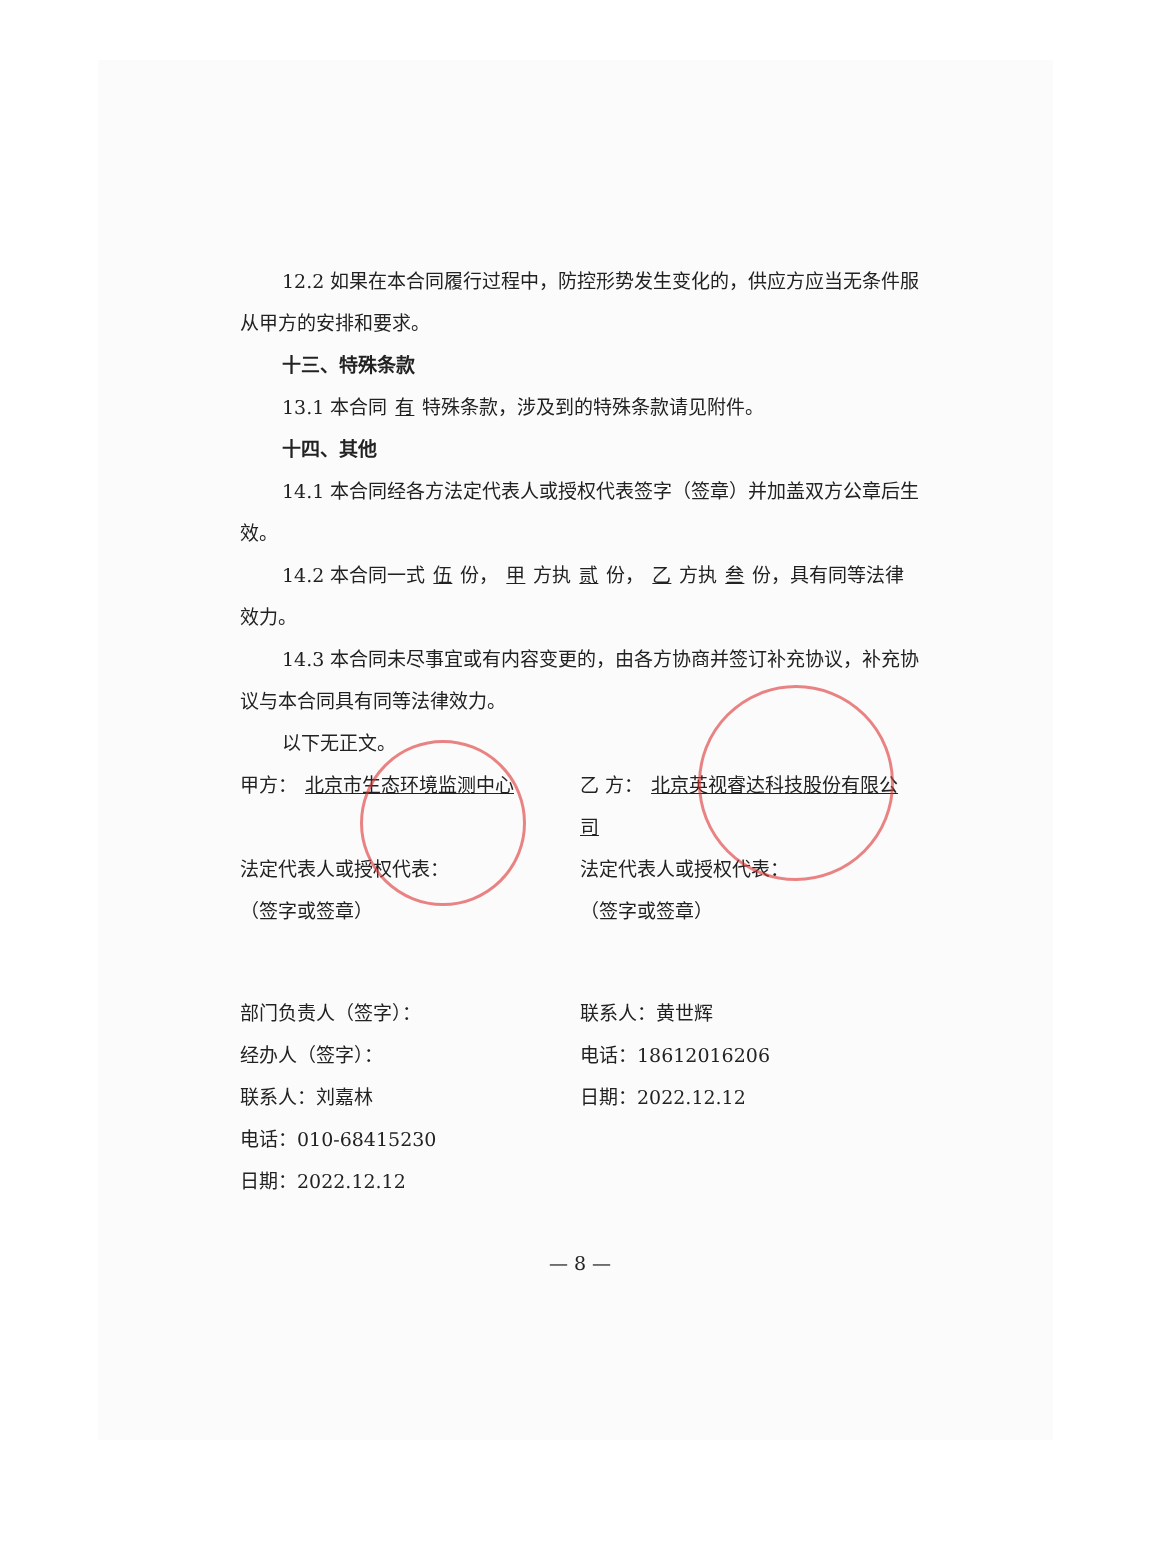12.2 如果在本合同履行过程中，防控形势发生变化的，供应方应当无条件服从甲方的安排和要求。
十三、特殊条款
13.1 本合同 有 特殊条款，涉及到的特殊条款请见附件。
十四、其他
14.1 本合同经各方法定代表人或授权代表签字（签章）并加盖双方公章后生效。
14.2 本合同一式 伍 份， 甲 方执 贰 份， 乙 方执 叁 份，具有同等法律效力。
14.3 本合同未尽事宜或有内容变更的，由各方协商并签订补充协议，补充协议与本合同具有同等法律效力。
以下无正文。
甲方： 北京市生态环境监测中心 乙 方： 北京英视睿达科技股份有限公司
法定代表人或授权代表：
（签字或签章）
法定代表人或授权代表：
（签字或签章）
部门负责人（签字）：
经办人（签字）：
联系人：刘嘉林
电话：010-68415230
日期：2022.12.12
联系人：黄世辉
电话：18612016206
日期：2022.12.12
— 8 —